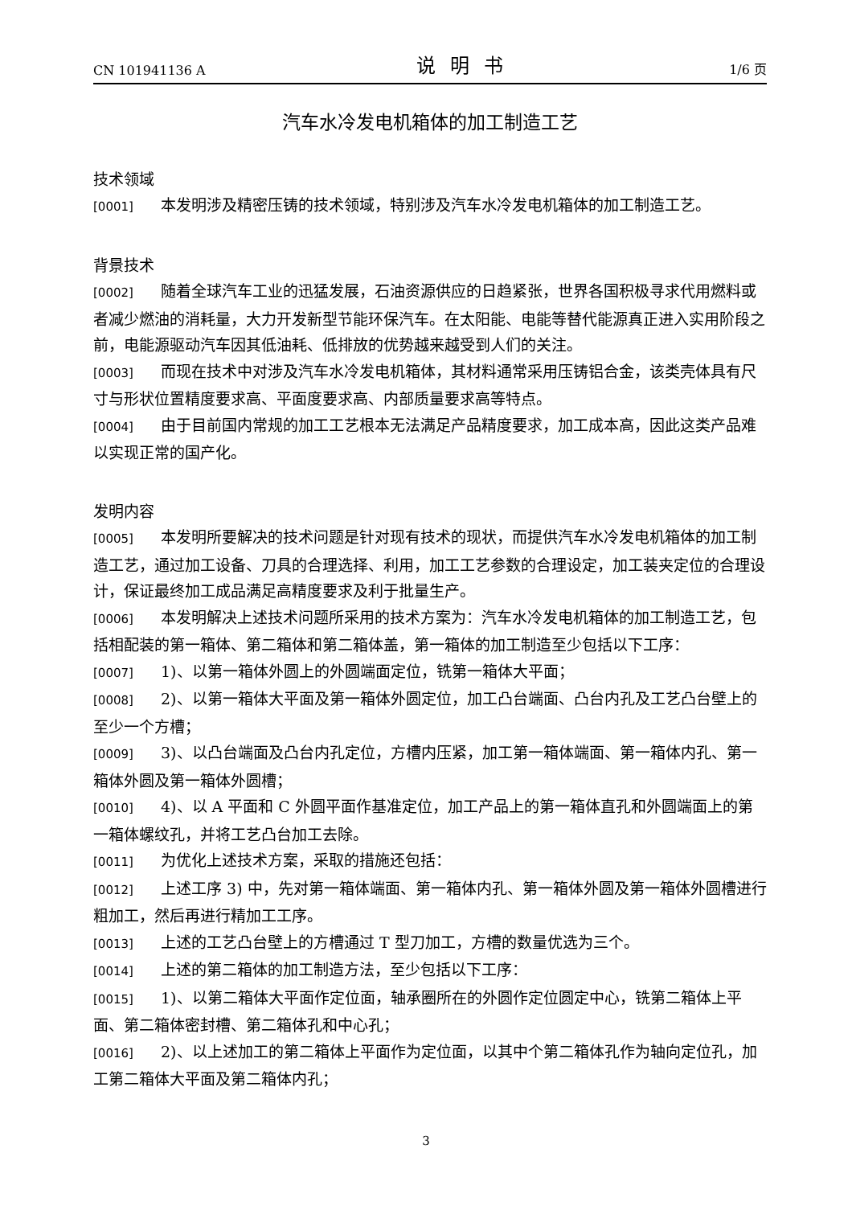CN 101941136 A 说明书 1/6 页
汽车水冷发电机箱体的加工制造工艺
技术领域
[0001] 本发明涉及精密压铸的技术领域，特别涉及汽车水冷发电机箱体的加工制造工艺。
背景技术
[0002] 随着全球汽车工业的迅猛发展，石油资源供应的日趋紧张，世界各国积极寻求代用燃料或者减少燃油的消耗量，大力开发新型节能环保汽车。在太阳能、电能等替代能源真正进入实用阶段之前，电能源驱动汽车因其低油耗、低排放的优势越来越受到人们的关注。
[0003] 而现在技术中对涉及汽车水冷发电机箱体，其材料通常采用压铸铝合金，该类壳体具有尺寸与形状位置精度要求高、平面度要求高、内部质量要求高等特点。
[0004] 由于目前国内常规的加工工艺根本无法满足产品精度要求，加工成本高，因此这类产品难以实现正常的国产化。
发明内容
[0005] 本发明所要解决的技术问题是针对现有技术的现状，而提供汽车水冷发电机箱体的加工制造工艺，通过加工设备、刀具的合理选择、利用，加工工艺参数的合理设定，加工装夹定位的合理设计，保证最终加工成品满足高精度要求及利于批量生产。
[0006] 本发明解决上述技术问题所采用的技术方案为：汽车水冷发电机箱体的加工制造工艺，包括相配装的第一箱体、第二箱体和第二箱体盖，第一箱体的加工制造至少包括以下工序：
[0007] 1)、以第一箱体外圆上的外圆端面定位，铣第一箱体大平面；
[0008] 2)、以第一箱体大平面及第一箱体外圆定位，加工凸台端面、凸台内孔及工艺凸台壁上的至少一个方槽；
[0009] 3)、以凸台端面及凸台内孔定位，方槽内压紧，加工第一箱体端面、第一箱体内孔、第一箱体外圆及第一箱体外圆槽；
[0010] 4)、以 A 平面和 C 外圆平面作基准定位，加工产品上的第一箱体直孔和外圆端面上的第一箱体螺纹孔，并将工艺凸台加工去除。
[0011] 为优化上述技术方案，采取的措施还包括：
[0012] 上述工序 3) 中，先对第一箱体端面、第一箱体内孔、第一箱体外圆及第一箱体外圆槽进行粗加工，然后再进行精加工工序。
[0013] 上述的工艺凸台壁上的方槽通过 T 型刀加工，方槽的数量优选为三个。
[0014] 上述的第二箱体的加工制造方法，至少包括以下工序：
[0015] 1)、以第二箱体大平面作定位面，轴承圈所在的外圆作定位圆定中心，铣第二箱体上平面、第二箱体密封槽、第二箱体孔和中心孔；
[0016] 2)、以上述加工的第二箱体上平面作为定位面，以其中个第二箱体孔作为轴向定位孔，加工第二箱体大平面及第二箱体内孔；
3